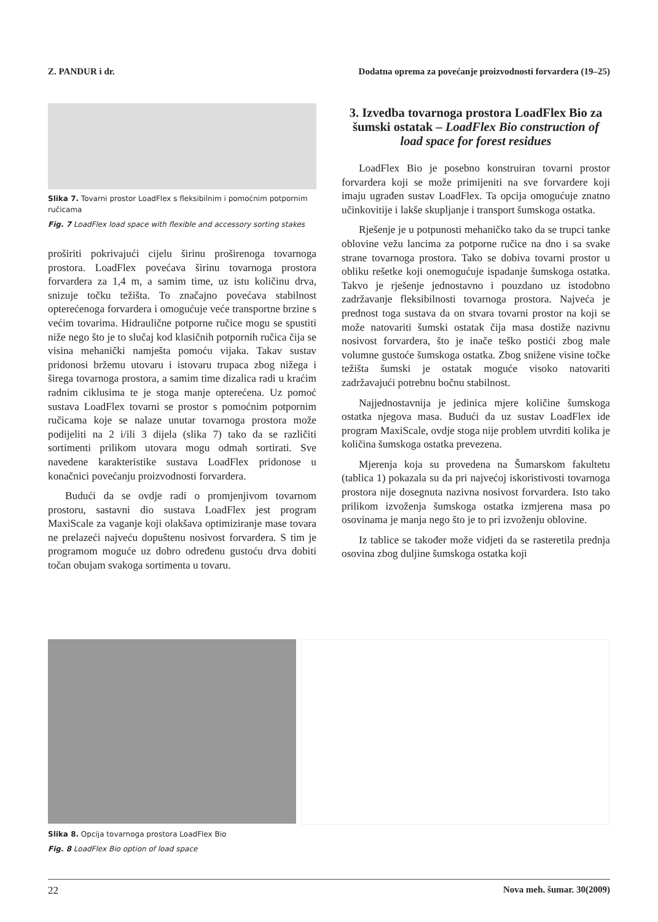Z. PANDUR i dr. Dodatna oprema za povećanje proizvodnosti forvardera (19–25)
Slika 7. Tovarni prostor LoadFlex s fleksibilnim i pomoćnim potpornim ručicama
Fig. 7 LoadFlex load space with flexible and accessory sorting stakes
proširiti pokrivajući cijelu širinu proširenoga tovarnoga prostora. LoadFlex povećava širinu tovarnoga prostora forvardera za 1,4 m, a samim time, uz istu količinu drva, snizuje točku težišta. To značajno povećava stabilnost opterećenoga forvardera i omogućuje veće transportne brzine s većim tovarima. Hidraulične potporne ručice mogu se spustiti niže nego što je to slučaj kod klasičnih potpornih ručica čija se visina mehanički namješta pomoću vijaka. Takav sustav pridonosi bržemu utovaru i istovaru trupaca zbog nižega i širega tovarnoga prostora, a samim time dizalica radi u kraćim radnim ciklusima te je stoga manje opterećena. Uz pomoć sustava LoadFlex tovarni se prostor s pomoćnim potpornim ručicama koje se nalaze unutar tovarnoga prostora može podijeliti na 2 i/ili 3 dijela (slika 7) tako da se različiti sortimenti prilikom utovara mogu odmah sortirati. Sve navedene karakteristike sustava LoadFlex pridonose u konačnici povećanju proizvodnosti forvardera.
Budući da se ovdje radi o promjenjivom tovarnom prostoru, sastavni dio sustava LoadFlex jest program MaxiScale za vaganje koji olakšava optimiziranje mase tovara ne prelazeći najveću dopuštenu nosivost forvardera. S tim je programom moguće uz dobro određenu gustoću drva dobiti točan obujam svakoga sortimenta u tovaru.
3. Izvedba tovarnoga prostora LoadFlex Bio za šumski ostatak – LoadFlex Bio construction of load space for forest residues
LoadFlex Bio je posebno konstruiran tovarni prostor forvardera koji se može primijeniti na sve forvardere koji imaju ugrađen sustav LoadFlex. Ta opcija omogućuje znatno učinkovitije i lakše skupljanje i transport šumskoga ostatka.
Rješenje je u potpunosti mehaničko tako da se trupci tanke oblovine vežu lancima za potporne ručice na dno i sa svake strane tovarnoga prostora. Tako se dobiva tovarni prostor u obliku rešetke koji onemogućuje ispadanje šumskoga ostatka. Takvo je rješenje jednostavno i pouzdano uz istodobno zadržavanje fleksibilnosti tovarnoga prostora. Najveća je prednost toga sustava da on stvara tovarni prostor na koji se može natovariti šumski ostatak čija masa dostiže nazivnu nosivost forvardera, što je inače teško postići zbog male volumne gustoće šumskoga ostatka. Zbog snižene visine točke težišta šumski je ostatak moguće visoko natovariti zadržavajući potrebnu bočnu stabilnost.
Najjednostavnija je jedinica mjere količine šumskoga ostatka njegova masa. Budući da uz sustav LoadFlex ide program MaxiScale, ovdje stoga nije problem utvrditi kolika je količina šumskoga ostatka prevezena.
Mjerenja koja su provedena na Šumarskom fakultetu (tablica 1) pokazala su da pri najvećoj iskoristivosti tovarnoga prostora nije dosegnuta nazivna nosivost forvardera. Isto tako prilikom izvoženja šumskoga ostatka izmjerena masa po osovinama je manja nego što je to pri izvoženju oblovine.
Iz tablice se također može vidjeti da se rasteretila prednja osovina zbog duljine šumskoga ostatka koji
Slika 8. Opcija tovarnoga prostora LoadFlex Bio
Fig. 8 LoadFlex Bio option of load space
22 Nova meh. šumar. 30(2009)